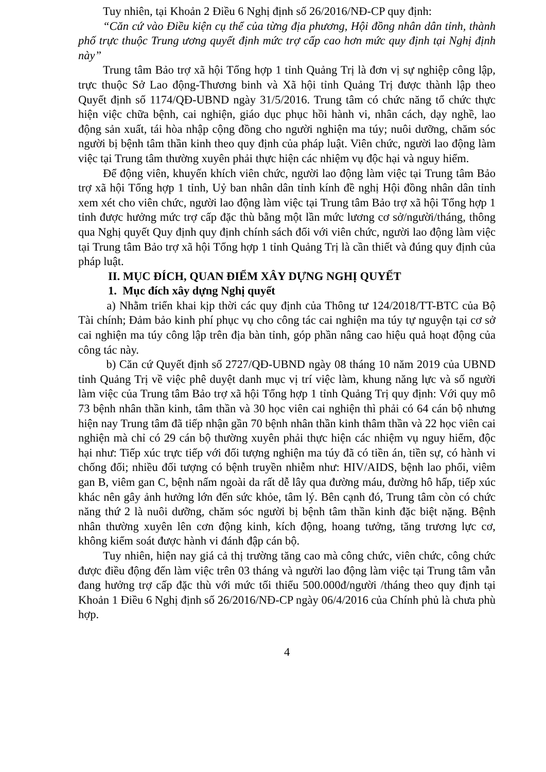Tuy nhiên, tại Khoản 2 Điều 6 Nghị định số 26/2016/NĐ-CP quy định:
“Căn cứ vào Điều kiện cụ thể của từng địa phương, Hội đồng nhân dân tỉnh, thành phố trực thuộc Trung ương quyết định mức trợ cấp cao hơn mức quy định tại Nghị định này”
Trung tâm Bảo trợ xã hội Tổng hợp 1 tỉnh Quảng Trị là đơn vị sự nghiệp công lập, trực thuộc Sở Lao động-Thương binh và Xã hội tỉnh Quảng Trị được thành lập theo Quyết định số 1174/QĐ-UBND ngày 31/5/2016. Trung tâm có chức năng tổ chức thực hiện việc chữa bệnh, cai nghiện, giáo dục phục hồi hành vi, nhân cách, dạy nghề, lao động sản xuất, tái hòa nhập cộng đồng cho người nghiện ma túy; nuôi dưỡng, chăm sóc người bị bệnh tâm thần kinh theo quy định của pháp luật. Viên chức, người lao động làm việc tại Trung tâm thường xuyên phải thực hiện các nhiệm vụ độc hại và nguy hiểm.
Để động viên, khuyến khích viên chức, người lao động làm việc tại Trung tâm Bảo trợ xã hội Tổng hợp 1 tỉnh, Uỷ ban nhân dân tỉnh kính đề nghị Hội đồng nhân dân tỉnh xem xét cho viên chức, người lao động làm việc tại Trung tâm Bảo trợ xã hội Tổng hợp 1 tỉnh được hưởng mức trợ cấp đặc thù bằng một lần mức lương cơ sở/người/tháng, thông qua Nghị quyết Quy định quy định chính sách đối với viên chức, người lao động làm việc tại Trung tâm Bảo trợ xã hội Tổng hợp 1 tỉnh Quảng Trị là cần thiết và đúng quy định của pháp luật.
II. MỤC ĐÍCH, QUAN ĐIỂM XÂY DỰNG NGHỊ QUYẾT
1. Mục đích xây dựng Nghị quyết
a) Nhằm triển khai kịp thời các quy định của Thông tư 124/2018/TT-BTC của Bộ Tài chính; Đảm bảo kinh phí phục vụ cho công tác cai nghiện ma túy tự nguyện tại cơ sở cai nghiện ma túy công lập trên địa bàn tỉnh, góp phần nâng cao hiệu quả hoạt động của công tác này.
b) Căn cứ Quyết định số 2727/QĐ-UBND ngày 08 tháng 10 năm 2019 của UBND tỉnh Quảng Trị về việc phê duyệt danh mục vị trí việc làm, khung năng lực và số người làm việc của Trung tâm Bảo trợ xã hội Tổng hợp 1 tỉnh Quảng Trị quy định: Với quy mô 73 bệnh nhân thần kinh, tâm thần và 30 học viên cai nghiện thì phải có 64 cán bộ nhưng hiện nay Trung tâm đã tiếp nhận gần 70 bệnh nhân thần kinh thâm thần và 22 học viên cai nghiện mà chỉ có 29 cán bộ thường xuyên phải thực hiện các nhiệm vụ nguy hiểm, độc hại như: Tiếp xúc trực tiếp với đối tượng nghiện ma túy đã có tiền án, tiền sự, có hành vi chống đối; nhiều đối tượng có bệnh truyền nhiễm như: HIV/AIDS, bệnh lao phổi, viêm gan B, viêm gan C, bệnh nấm ngoài da rất dễ lây qua đường máu, đường hô hấp, tiếp xúc khác nên gây ảnh hưởng lớn đến sức khỏe, tâm lý. Bên cạnh đó, Trung tâm còn có chức năng thứ 2 là nuôi dưỡng, chăm sóc người bị bệnh tâm thần kinh đặc biệt nặng. Bệnh nhân thường xuyên lên cơn động kinh, kích động, hoang tưởng, tăng trương lực cơ, không kiểm soát được hành vi đánh đập cán bộ.
Tuy nhiên, hiện nay giá cả thị trường tăng cao mà công chức, viên chức, công chức được điều động đến làm việc trên 03 tháng và người lao động làm việc tại Trung tâm vẫn đang hưởng trợ cấp đặc thù với mức tối thiểu 500.000đ/người /tháng theo quy định tại Khoản 1 Điều 6 Nghị định số 26/2016/NĐ-CP ngày 06/4/2016 của Chính phủ là chưa phù hợp.
4